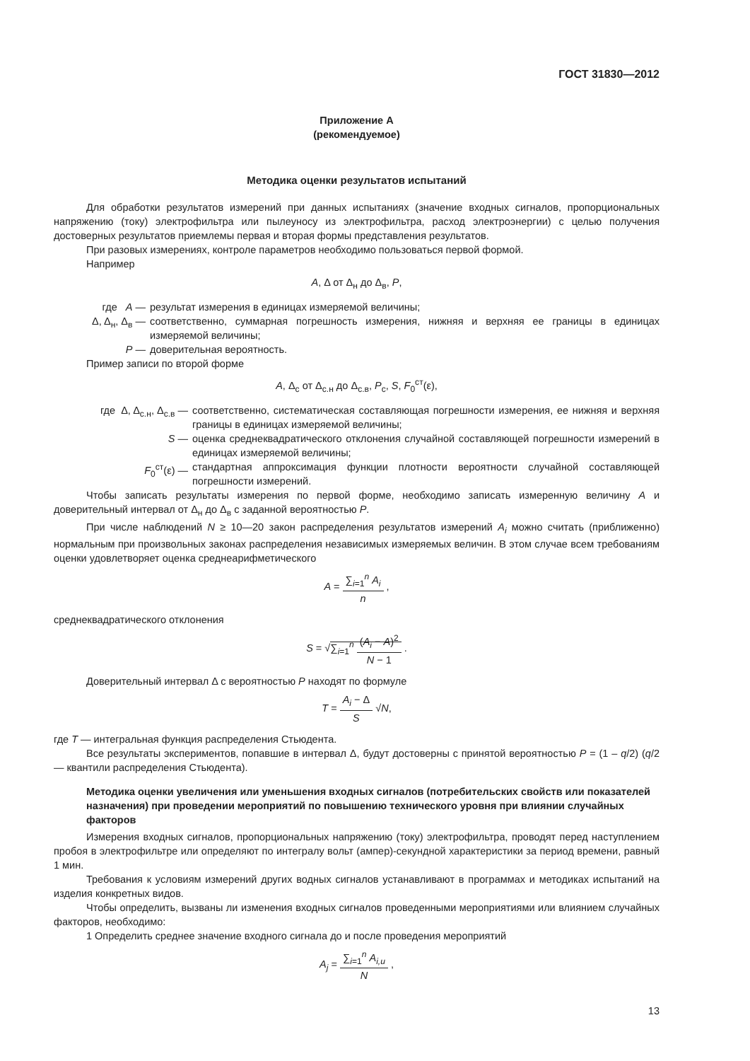ГОСТ 31830—2012
Приложение А
(рекомендуемое)
Методика оценки результатов испытаний
Для обработки результатов измерений при данных испытаниях (значение входных сигналов, пропорциональных напряжению (току) электрофильтра или пылеуносу из электрофильтра, расход электроэнергии) с целью получения достоверных результатов приемлемы первая и вторая формы представления результатов.
При разовых измерениях, контроле параметров необходимо пользоваться первой формой.
Например
A, Δ от Δ<sub>н</sub> до Δ<sub>в</sub>, P,
где A — результат измерения в единицах измеряемой величины;
Δ, Δ<sub>н</sub>, Δ<sub>в</sub> — соответственно, суммарная погрешность измерения, нижняя и верхняя ее границы в единицах измеряемой величины;
P — доверительная вероятность.
Пример записи по второй форме
A, Δ<sub>с</sub> от Δ<sub>с.н</sub> до Δ<sub>с.в</sub>, P<sub>с</sub>, S, F<sub>0</sub><sup>ст</sup>(ε),
где Δ, Δ<sub>с.н</sub>, Δ<sub>с.в</sub> — соответственно, систематическая составляющая погрешности измерения, ее нижняя и верхняя границы в единицах измеряемой величины;
S — оценка среднеквадратического отклонения случайной составляющей погрешности измерений в единицах измеряемой величины;
F<sub>0</sub><sup>ст</sup>(ε) — стандартная аппроксимация функции плотности вероятности случайной составляющей погрешности измерений.
Чтобы записать результаты измерения по первой форме, необходимо записать измеренную величину A и доверительный интервал от Δ<sub>н</sub> до Δ<sub>в</sub> с заданной вероятностью P.
При числе наблюдений N ≥ 10—20 закон распределения результатов измерений A<sub>i</sub> можно считать (приближенно) нормальным при произвольных законах распределения независимых измеряемых величин. В этом случае всем требованиям оценки удовлетворяет оценка среднеарифметического
A = ∑<sub>i=1</sub><sup>n</sup> A<sub>i</sub> n ,
среднеквадратического отклонения
S = √∑<sub>i=1</sub><sup>n</sup> (A<sub>i</sub> − A)<sup>2</sup> N − 1 .
Доверительный интервал Δ с вероятностью P находят по формуле
T = A<sub>i</sub> − Δ S √N,
где T — интегральная функция распределения Стьюдента.
Все результаты экспериментов, попавшие в интервал Δ, будут достоверны с принятой вероятностью P = (1 – q/2) (q/2 — квантили распределения Стьюдента).
Методика оценки увеличения или уменьшения входных сигналов (потребительских свойств или показателей назначения) при проведении мероприятий по повышению технического уровня при влиянии случайных факторов
Измерения входных сигналов, пропорциональных напряжению (току) электрофильтра, проводят перед наступлением пробоя в электрофильтре или определяют по интегралу вольт (ампер)-секундной характеристики за период времени, равный 1 мин.
Требования к условиям измерений других водных сигналов устанавливают в программах и методиках испытаний на изделия конкретных видов.
Чтобы определить, вызваны ли изменения входных сигналов проведенными мероприятиями или влиянием случайных факторов, необходимо:
1 Определить среднее значение входного сигнала до и после проведения мероприятий
A<sub>j</sub> = ∑<sub>i=1</sub><sup>n</sup> A<sub>i,и</sub> N ,
13